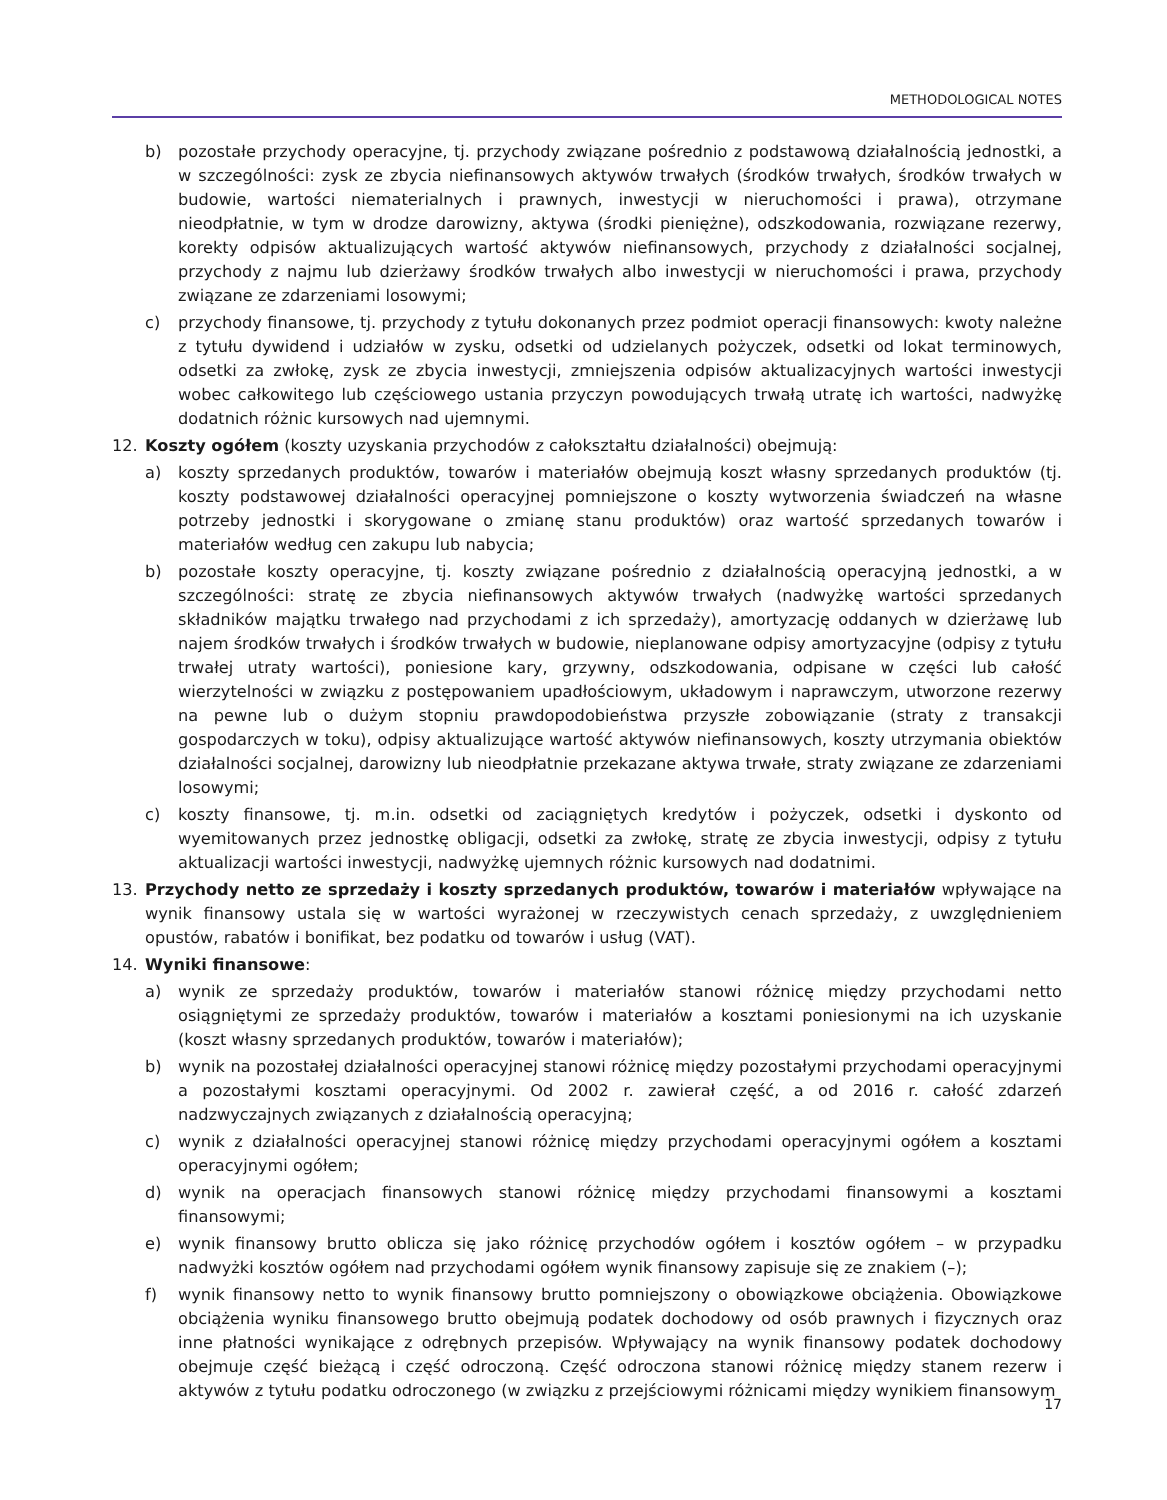METHODOLOGICAL NOTES
b) pozostałe przychody operacyjne, tj. przychody związane pośrednio z podstawową działalnością jednostki, a w szczególności: zysk ze zbycia niefinansowych aktywów trwałych (środków trwałych, środków trwałych w budowie, wartości niematerialnych i prawnych, inwestycji w nieruchomości i prawa), otrzymane nieodpłatnie, w tym w drodze darowizny, aktywa (środki pieniężne), odszkodowania, rozwiązane rezerwy, korekty odpisów aktualizujących wartość aktywów niefinansowych, przychody z działalności socjalnej, przychody z najmu lub dzierżawy środków trwałych albo inwestycji w nieruchomości i prawa, przychody związane ze zdarzeniami losowymi;
c) przychody finansowe, tj. przychody z tytułu dokonanych przez podmiot operacji finansowych: kwoty należne z tytułu dywidend i udziałów w zysku, odsetki od udzielanych pożyczek, odsetki od lokat terminowych, odsetki za zwłokę, zysk ze zbycia inwestycji, zmniejszenia odpisów aktualizacyjnych wartości inwestycji wobec całkowitego lub częściowego ustania przyczyn powodujących trwałą utratę ich wartości, nadwyżkę dodatnich różnic kursowych nad ujemnymi.
12. Koszty ogółem (koszty uzyskania przychodów z całokształtu działalności) obejmują:
a) koszty sprzedanych produktów, towarów i materiałów obejmują koszt własny sprzedanych produktów (tj. koszty podstawowej działalności operacyjnej pomniejszone o koszty wytworzenia świadczeń na własne potrzeby jednostki i skorygowane o zmianę stanu produktów) oraz wartość sprzedanych towarów i materiałów według cen zakupu lub nabycia;
b) pozostałe koszty operacyjne, tj. koszty związane pośrednio z działalnością operacyjną jednostki, a w szczególności: stratę ze zbycia niefinansowych aktywów trwałych (nadwyżkę wartości sprzedanych składników majątku trwałego nad przychodami z ich sprzedaży), amortyzację oddanych w dzierżawę lub najem środków trwałych i środków trwałych w budowie, nieplanowane odpisy amortyzacyjne (odpisy z tytułu trwałej utraty wartości), poniesione kary, grzywny, odszkodowania, odpisane w części lub całość wierzytelności w związku z postępowaniem upadłościowym, układowym i naprawczym, utworzone rezerwy na pewne lub o dużym stopniu prawdopodobieństwa przyszłe zobowiązanie (straty z transakcji gospodarczych w toku), odpisy aktualizujące wartość aktywów niefinansowych, koszty utrzymania obiektów działalności socjalnej, darowizny lub nieodpłatnie przekazane aktywa trwałe, straty związane ze zdarzeniami losowymi;
c) koszty finansowe, tj. m.in. odsetki od zaciągniętych kredytów i pożyczek, odsetki i dyskonto od wyemitowanych przez jednostkę obligacji, odsetki za zwłokę, stratę ze zbycia inwestycji, odpisy z tytułu aktualizacji wartości inwestycji, nadwyżkę ujemnych różnic kursowych nad dodatnimi.
13. Przychody netto ze sprzedaży i koszty sprzedanych produktów, towarów i materiałów wpływające na wynik finansowy ustala się w wartości wyrażonej w rzeczywistych cenach sprzedaży, z uwzględnieniem opustów, rabatów i bonifikat, bez podatku od towarów i usług (VAT).
14. Wyniki finansowe:
a) wynik ze sprzedaży produktów, towarów i materiałów stanowi różnicę między przychodami netto osiągniętymi ze sprzedaży produktów, towarów i materiałów a kosztami poniesionymi na ich uzyskanie (koszt własny sprzedanych produktów, towarów i materiałów);
b) wynik na pozostałej działalności operacyjnej stanowi różnicę między pozostałymi przychodami operacyjnymi a pozostałymi kosztami operacyjnymi. Od 2002 r. zawierał część, a od 2016 r. całość zdarzeń nadzwyczajnych związanych z działalnością operacyjną;
c) wynik z działalności operacyjnej stanowi różnicę między przychodami operacyjnymi ogółem a kosztami operacyjnymi ogółem;
d) wynik na operacjach finansowych stanowi różnicę między przychodami finansowymi a kosztami finansowymi;
e) wynik finansowy brutto oblicza się jako różnicę przychodów ogółem i kosztów ogółem – w przypadku nadwyżki kosztów ogółem nad przychodami ogółem wynik finansowy zapisuje się ze znakiem (–);
f) wynik finansowy netto to wynik finansowy brutto pomniejszony o obowiązkowe obciążenia. Obowiązkowe obciążenia wyniku finansowego brutto obejmują podatek dochodowy od osób prawnych i fizycznych oraz inne płatności wynikające z odrębnych przepisów. Wpływający na wynik finansowy podatek dochodowy obejmuje część bieżącą i część odroczoną. Część odroczona stanowi różnicę między stanem rezerw i aktywów z tytułu podatku odroczonego (w związku z przejściowymi różnicami między wynikiem finansowym
17